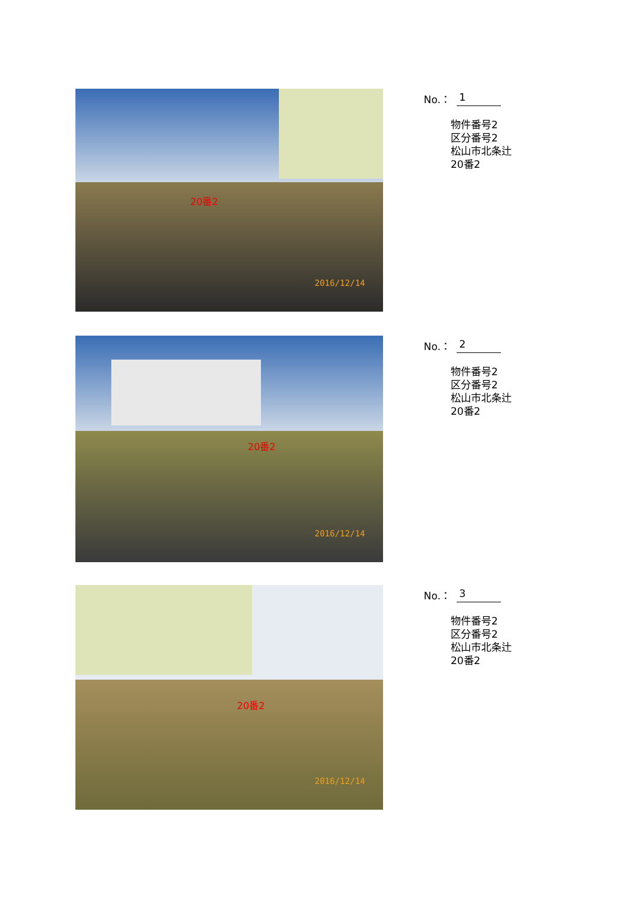20番2
2016/12/14
No.： 1
物件番号2
区分番号2
松山市北条辻
20番2
20番2
2016/12/14
No.： 2
物件番号2
区分番号2
松山市北条辻
20番2
20番2
2016/12/14
No.： 3
物件番号2
区分番号2
松山市北条辻
20番2